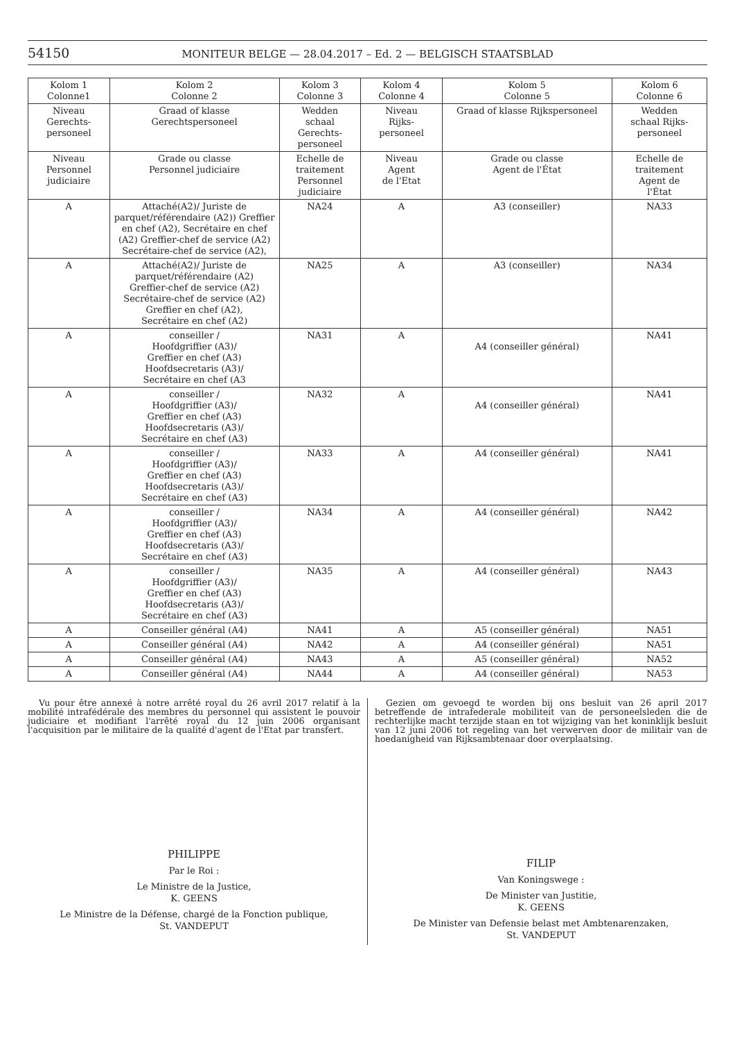54150 MONITEUR BELGE — 28.04.2017 – Ed. 2 — BELGISCH STAATSBLAD
| Kolom 1 Colonne1 | Kolom 2 Colonne 2 | Kolom 3 Colonne 3 | Kolom 4 Colonne 4 | Kolom 5 Colonne 5 | Kolom 6 Colonne 6 |
| --- | --- | --- | --- | --- | --- |
| Niveau Gerechts- personeel | Graad of klasse Gerechtspersoneel | Wedden schaal Gerechts- personeel | Niveau Rijks- personeel | Graad of klasse Rijkspersoneel | Wedden schaal Rijks- personeel |
| Niveau Personnel judiciaire | Grade ou classe Personnel judiciaire | Echelle de traitement Personnel judiciaire | Niveau Agent de l'Etat | Grade ou classe Agent de l'État | Echelle de traitement Agent de l'État |
| A | Attaché(A2)/ Juriste de parquet/référendaire (A2)) Greffier en chef (A2), Secrétaire en chef (A2) Greffier-chef de service (A2) Secrétaire-chef de service (A2), | NA24 | A | A3 (conseiller) | NA33 |
| A | Attaché(A2)/ Juriste de parquet/référendaire (A2) Greffier-chef de service (A2) Secrétaire-chef de service (A2) Greffier en chef (A2), Secrétaire en chef (A2) | NA25 | A | A3 (conseiller) | NA34 |
| A | conseiller / Hoofdgriffier (A3)/ Greffier en chef (A3) Hoofdsecretaris (A3)/ Secrétaire en chef (A3 | NA31 | A | A4 (conseiller général) | NA41 |
| A | conseiller / Hoofdgriffier (A3)/ Greffier en chef (A3) Hoofdsecretaris (A3)/ Secrétaire en chef (A3) | NA32 | A | A4 (conseiller général) | NA41 |
| A | conseiller / Hoofdgriffier (A3)/ Greffier en chef (A3) Hoofdsecretaris (A3)/ Secrétaire en chef (A3) | NA33 | A | A4 (conseiller général) | NA41 |
| A | conseiller / Hoofdgriffier (A3)/ Greffier en chef (A3) Hoofdsecretaris (A3)/ Secrétaire en chef (A3) | NA34 | A | A4 (conseiller général) | NA42 |
| A | conseiller / Hoofdgriffier (A3)/ Greffier en chef (A3) Hoofdsecretaris (A3)/ Secrétaire en chef (A3) | NA35 | A | A4 (conseiller général) | NA43 |
| A | Conseiller général (A4) | NA41 | A | A5 (conseiller général) | NA51 |
| A | Conseiller général (A4) | NA42 | A | A4 (conseiller général) | NA51 |
| A | Conseiller général (A4) | NA43 | A | A5 (conseiller général) | NA52 |
| A | Conseiller général (A4) | NA44 | A | A4 (conseiller général) | NA53 |
Vu pour être annexé à notre arrêté royal du 26 avril 2017 relatif à la mobilité intrafédérale des membres du personnel qui assistent le pouvoir judiciaire et modifiant l'arrêté royal du 12 juin 2006 organisant l'acquisition par le militaire de la qualité d'agent de l'Etat par transfert.
PHILIPPE
Par le Roi :
Le Ministre de la Justice,
K. GEENS
Le Ministre de la Défense, chargé de la Fonction publique,
St. VANDEPUT
Gezien om gevoegd te worden bij ons besluit van 26 april 2017 betreffende de intrafederale mobiliteit van de personeelsleden die de rechterlijke macht terzijde staan en tot wijziging van het koninklijk besluit van 12 juni 2006 tot regeling van het verwerven door de militair van de hoedanigheid van Rijksambtenaar door overplaatsing.
FILIP
Van Koningswege :
De Minister van Justitie,
K. GEENS
De Minister van Defensie belast met Ambtenarenzaken,
St. VANDEPUT